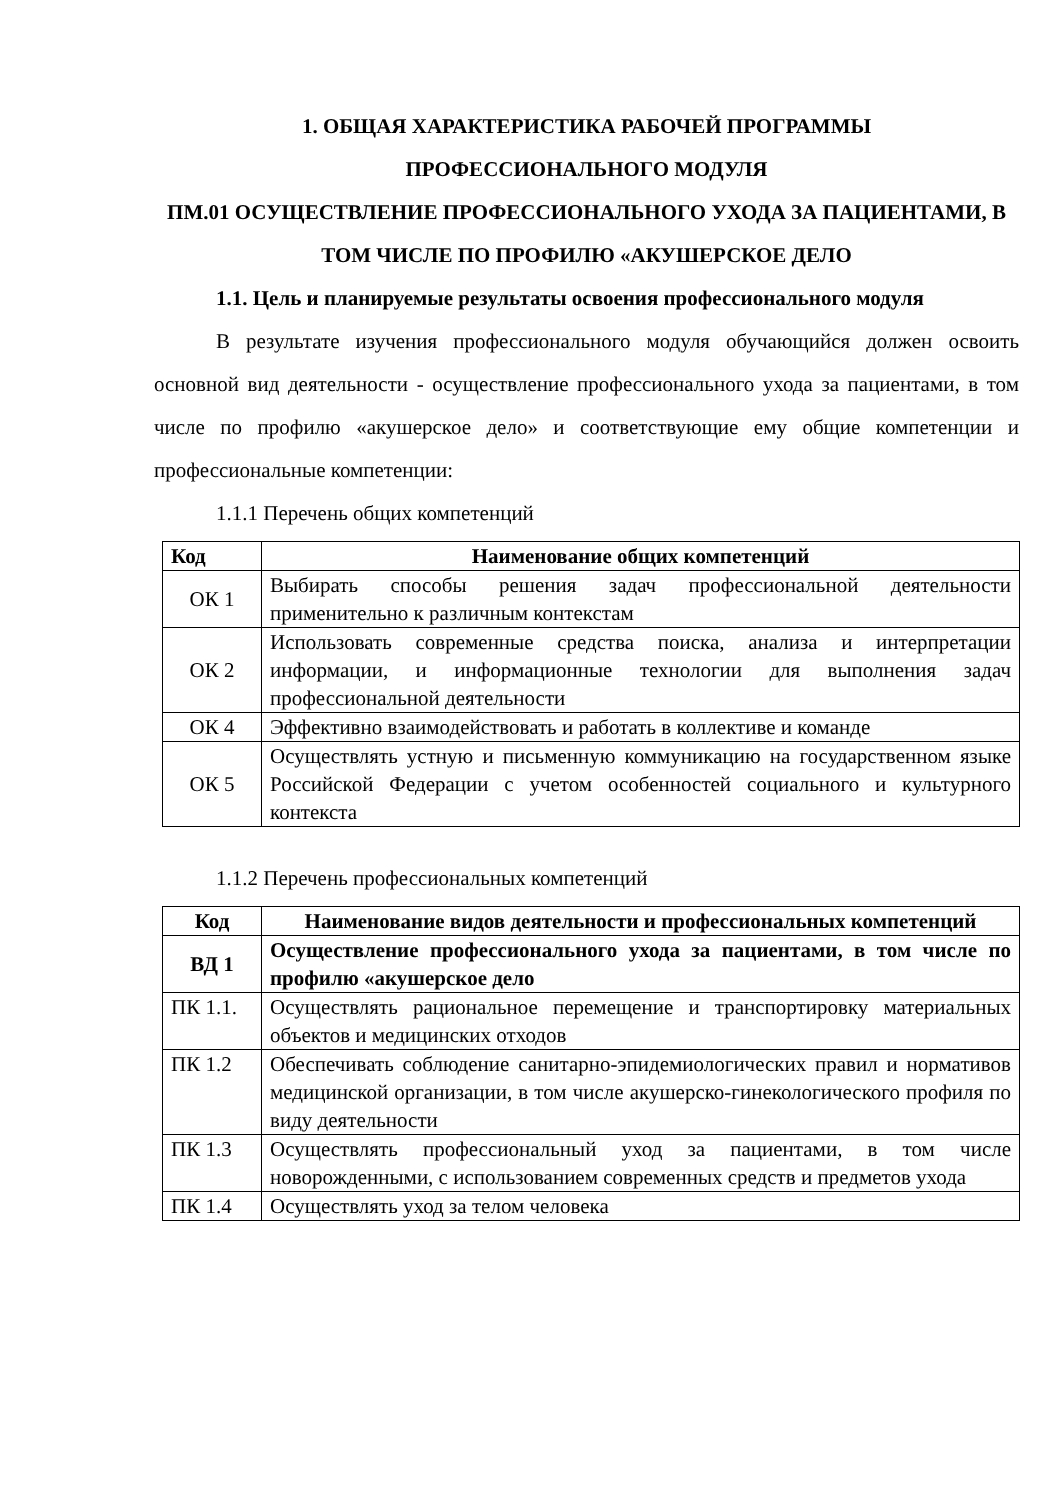1. ОБЩАЯ ХАРАКТЕРИСТИКА РАБОЧЕЙ ПРОГРАММЫ
ПРОФЕССИОНАЛЬНОГО МОДУЛЯ
ПМ.01 ОСУЩЕСТВЛЕНИЕ ПРОФЕССИОНАЛЬНОГО УХОДА ЗА ПАЦИЕНТАМИ, В ТОМ ЧИСЛЕ ПО ПРОФИЛЮ «АКУШЕРСКОЕ ДЕЛО
1.1. Цель и планируемые результаты освоения профессионального модуля
В результате изучения профессионального модуля обучающийся должен освоить основной вид деятельности - осуществление профессионального ухода за пациентами, в том числе по профилю «акушерское дело» и соответствующие ему общие компетенции и профессиональные компетенции:
1.1.1 Перечень общих компетенций
| Код | Наименование общих компетенций |
| --- | --- |
| ОК 1 | Выбирать способы решения задач профессиональной деятельности применительно к различным контекстам |
| ОК 2 | Использовать современные средства поиска, анализа и интерпретации информации, и информационные технологии для выполнения задач профессиональной деятельности |
| ОК 4 | Эффективно взаимодействовать и работать в коллективе и команде |
| ОК 5 | Осуществлять устную и письменную коммуникацию на государственном языке Российской Федерации с учетом особенностей социального и культурного контекста |
1.1.2 Перечень профессиональных компетенций
| Код | Наименование видов деятельности и профессиональных компетенций |
| --- | --- |
| ВД 1 | Осуществление профессионального ухода за пациентами, в том числе по профилю «акушерское дело |
| ПК 1.1. | Осуществлять рациональное перемещение и транспортировку материальных объектов и медицинских отходов |
| ПК 1.2 | Обеспечивать соблюдение санитарно-эпидемиологических правил и нормативов медицинской организации, в том числе акушерско-гинекологического профиля по виду деятельности |
| ПК 1.3 | Осуществлять профессиональный уход за пациентами, в том числе новорожденными, с использованием современных средств и предметов ухода |
| ПК 1.4 | Осуществлять уход за телом человека |